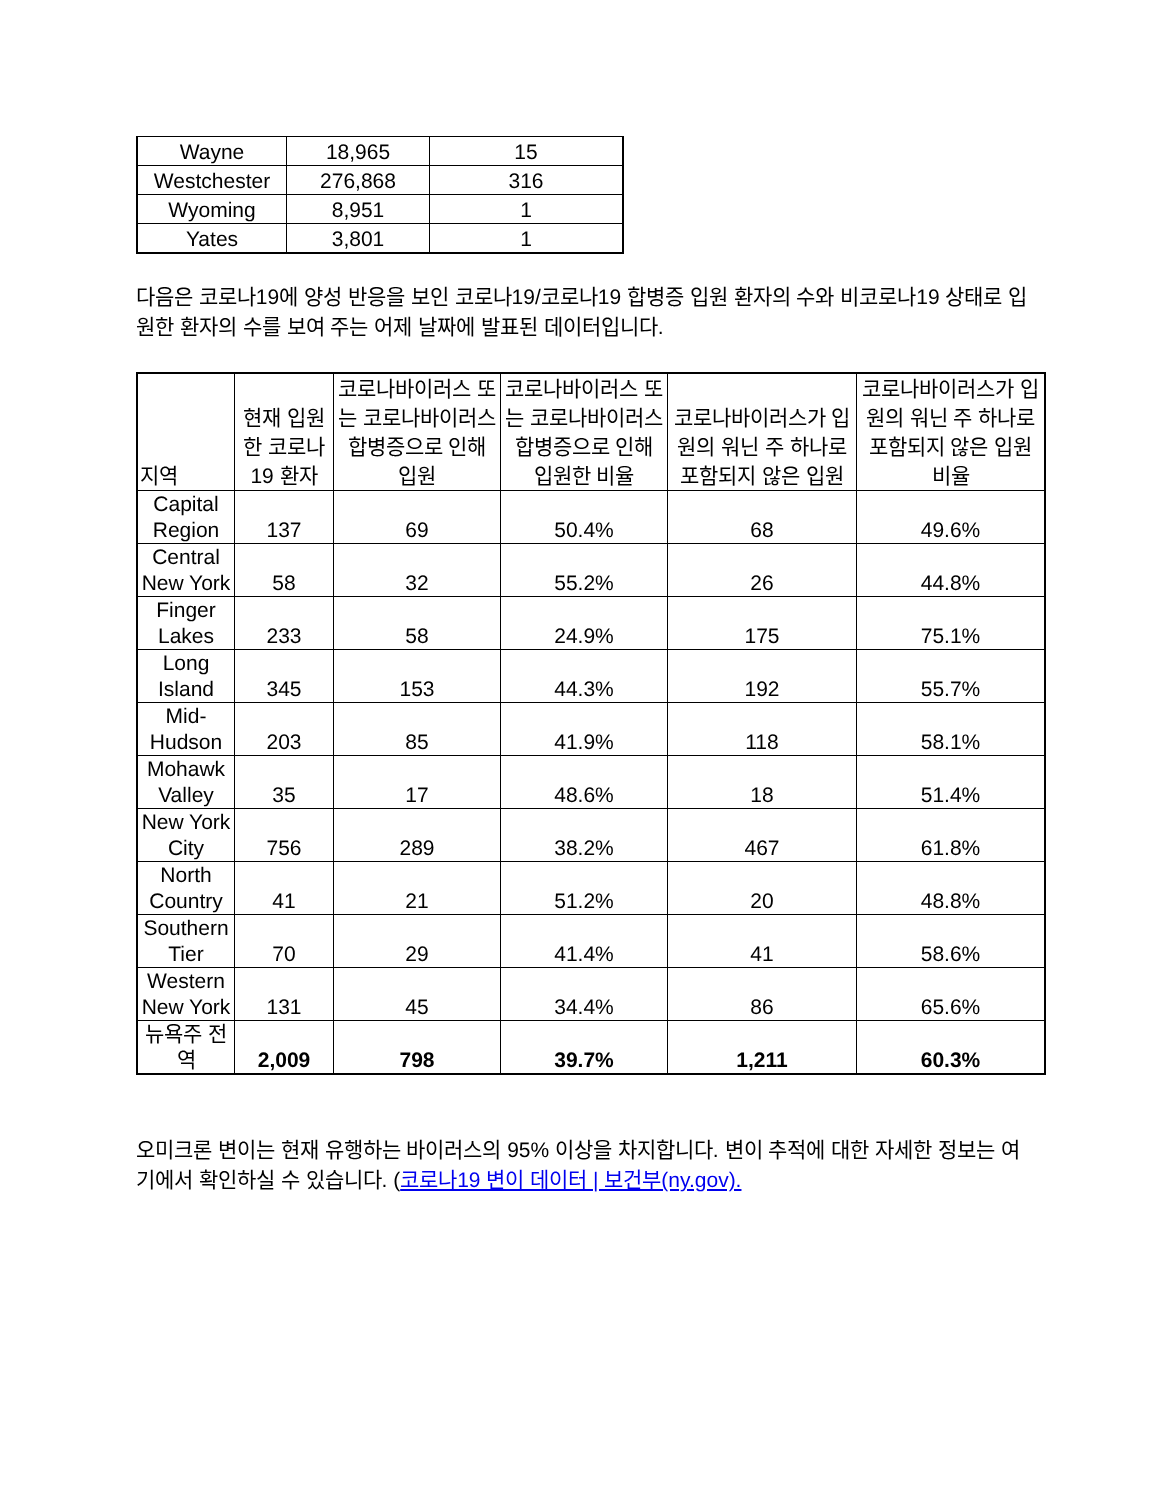| Wayne | 18,965 | 15 |
| Westchester | 276,868 | 316 |
| Wyoming | 8,951 | 1 |
| Yates | 3,801 | 1 |
다음은 코로나19에 양성 반응을 보인 코로나19/코로나19 합병증 입원 환자의 수와 비코로나19 상태로 입원한 환자의 수를 보여 주는 어제 날짜에 발표된 데이터입니다.
| 지역 | 현재 입원한 코로나19 환자 | 코로나바이러스 또는 코로나바이러스 합병증으로 인해 입원 | 코로나바이러스 또는 코로나바이러스 합병증으로 인해 입원한 비율 | 코로나바이러스가 입원의 워닌 주 하나로 포함되지 않은 입원 | 코로나바이러스가 입원의 워닌 주 하나로 포함되지 않은 입원 비율 |
| --- | --- | --- | --- | --- | --- |
| Capital Region | 137 | 69 | 50.4% | 68 | 49.6% |
| Central New York | 58 | 32 | 55.2% | 26 | 44.8% |
| Finger Lakes | 233 | 58 | 24.9% | 175 | 75.1% |
| Long Island | 345 | 153 | 44.3% | 192 | 55.7% |
| Mid-Hudson | 203 | 85 | 41.9% | 118 | 58.1% |
| Mohawk Valley | 35 | 17 | 48.6% | 18 | 51.4% |
| New York City | 756 | 289 | 38.2% | 467 | 61.8% |
| North Country | 41 | 21 | 51.2% | 20 | 48.8% |
| Southern Tier | 70 | 29 | 41.4% | 41 | 58.6% |
| Western New York | 131 | 45 | 34.4% | 86 | 65.6% |
| 뉴욕주 전역 | 2,009 | 798 | 39.7% | 1,211 | 60.3% |
오미크론 변이는 현재 유행하는 바이러스의 95% 이상을 차지합니다. 변이 추적에 대한 자세한 정보는 여기에서 확인하실 수 있습니다. (코로나19 변이 데이터 | 보건부(ny.gov).